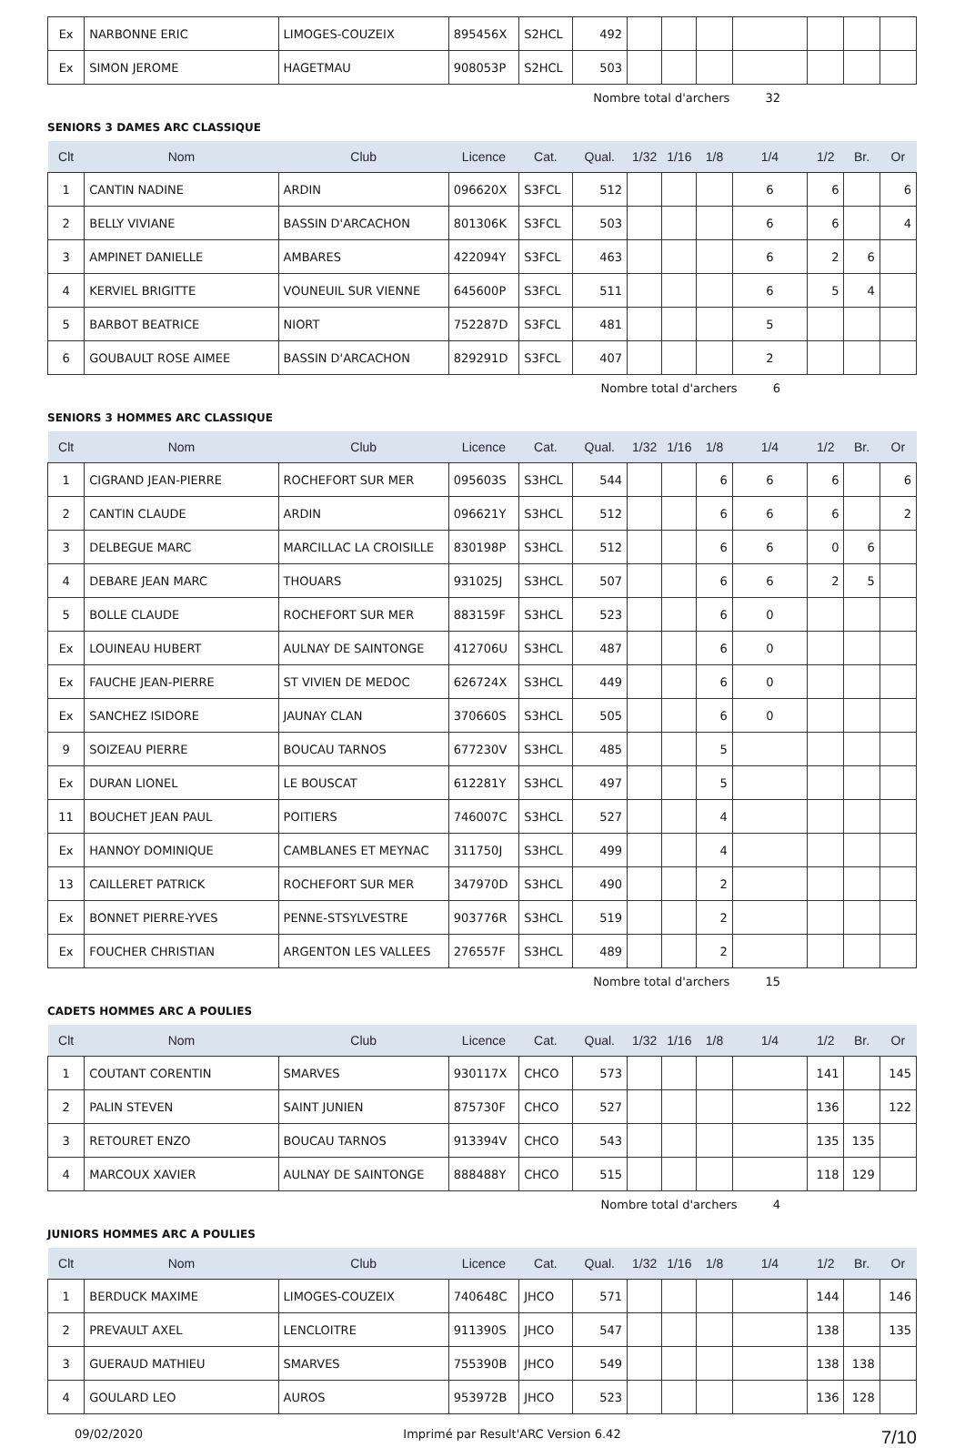| Ex | NARBONNE ERIC | LIMOGES-COUZEIX | 895456X | S2HCL | 492 | | | | | | | |
| Ex | SIMON JEROME | HAGETMAU | 908053P | S2HCL | 503 | | | | | | | |
Nombre total d'archers 32
SENIORS 3 DAMES ARC CLASSIQUE
| Clt | Nom | Club | Licence | Cat. | Qual. | 1/32 | 1/16 | 1/8 | 1/4 | 1/2 | Br. | Or |
| --- | --- | --- | --- | --- | --- | --- | --- | --- | --- | --- | --- | --- |
| 1 | CANTIN NADINE | ARDIN | 096620X | S3FCL | 512 | | | | 6 | 6 | | 6 |
| 2 | BELLY VIVIANE | BASSIN D'ARCACHON | 801306K | S3FCL | 503 | | | | 6 | 6 | | 4 |
| 3 | AMPINET DANIELLE | AMBARES | 422094Y | S3FCL | 463 | | | | 6 | 2 | 6 | |
| 4 | KERVIEL BRIGITTE | VOUNEUIL SUR VIENNE | 645600P | S3FCL | 511 | | | | 6 | 5 | 4 | |
| 5 | BARBOT BEATRICE | NIORT | 752287D | S3FCL | 481 | | | | 5 | | | |
| 6 | GOUBAULT ROSE AIMEE | BASSIN D'ARCACHON | 829291D | S3FCL | 407 | | | | 2 | | | |
Nombre total d'archers 6
SENIORS 3 HOMMES ARC CLASSIQUE
| Clt | Nom | Club | Licence | Cat. | Qual. | 1/32 | 1/16 | 1/8 | 1/4 | 1/2 | Br. | Or |
| --- | --- | --- | --- | --- | --- | --- | --- | --- | --- | --- | --- | --- |
| 1 | CIGRAND JEAN-PIERRE | ROCHEFORT SUR MER | 095603S | S3HCL | 544 | | | 6 | 6 | 6 | | 6 |
| 2 | CANTIN CLAUDE | ARDIN | 096621Y | S3HCL | 512 | | | 6 | 6 | 6 | | 2 |
| 3 | DELBEGUE MARC | MARCILLAC LA CROISILLE | 830198P | S3HCL | 512 | | | 6 | 6 | 0 | 6 | |
| 4 | DEBARE JEAN MARC | THOUARS | 931025J | S3HCL | 507 | | | 6 | 6 | 2 | 5 | |
| 5 | BOLLE CLAUDE | ROCHEFORT SUR MER | 883159F | S3HCL | 523 | | | 6 | 0 | | | |
| Ex | LOUINEAU HUBERT | AULNAY DE SAINTONGE | 412706U | S3HCL | 487 | | | 6 | 0 | | | |
| Ex | FAUCHE JEAN-PIERRE | ST VIVIEN DE MEDOC | 626724X | S3HCL | 449 | | | 6 | 0 | | | |
| Ex | SANCHEZ ISIDORE | JAUNAY CLAN | 370660S | S3HCL | 505 | | | 6 | 0 | | | |
| 9 | SOIZEAU PIERRE | BOUCAU TARNOS | 677230V | S3HCL | 485 | | | 5 | | | | |
| Ex | DURAN LIONEL | LE BOUSCAT | 612281Y | S3HCL | 497 | | | 5 | | | | |
| 11 | BOUCHET JEAN PAUL | POITIERS | 746007C | S3HCL | 527 | | | 4 | | | | |
| Ex | HANNOY DOMINIQUE | CAMBLANES ET MEYNAC | 311750J | S3HCL | 499 | | | 4 | | | | |
| 13 | CAILLERET PATRICK | ROCHEFORT SUR MER | 347970D | S3HCL | 490 | | | 2 | | | | |
| Ex | BONNET PIERRE-YVES | PENNE-STSYLVESTRE | 903776R | S3HCL | 519 | | | 2 | | | | |
| Ex | FOUCHER CHRISTIAN | ARGENTON LES VALLEES | 276557F | S3HCL | 489 | | | 2 | | | | |
Nombre total d'archers 15
CADETS HOMMES ARC A POULIES
| Clt | Nom | Club | Licence | Cat. | Qual. | 1/32 | 1/16 | 1/8 | 1/4 | 1/2 | Br. | Or |
| --- | --- | --- | --- | --- | --- | --- | --- | --- | --- | --- | --- | --- |
| 1 | COUTANT CORENTIN | SMARVES | 930117X | CHCO | 573 | | | | | 141 | | 145 |
| 2 | PALIN STEVEN | SAINT JUNIEN | 875730F | CHCO | 527 | | | | | 136 | | 122 |
| 3 | RETOURET ENZO | BOUCAU TARNOS | 913394V | CHCO | 543 | | | | | 135 | 135 | |
| 4 | MARCOUX XAVIER | AULNAY DE SAINTONGE | 888488Y | CHCO | 515 | | | | | 118 | 129 | |
Nombre total d'archers 4
JUNIORS HOMMES ARC A POULIES
| Clt | Nom | Club | Licence | Cat. | Qual. | 1/32 | 1/16 | 1/8 | 1/4 | 1/2 | Br. | Or |
| --- | --- | --- | --- | --- | --- | --- | --- | --- | --- | --- | --- | --- |
| 1 | BERDUCK MAXIME | LIMOGES-COUZEIX | 740648C | JHCO | 571 | | | | | 144 | | 146 |
| 2 | PREVAULT AXEL | LENCLOITRE | 911390S | JHCO | 547 | | | | | 138 | | 135 |
| 3 | GUERAUD MATHIEU | SMARVES | 755390B | JHCO | 549 | | | | | 138 | 138 | |
| 4 | GOULARD LEO | AUROS | 953972B | JHCO | 523 | | | | | 136 | 128 | |
09/02/2020 Imprimé par Result'ARC Version 6.42 7/10